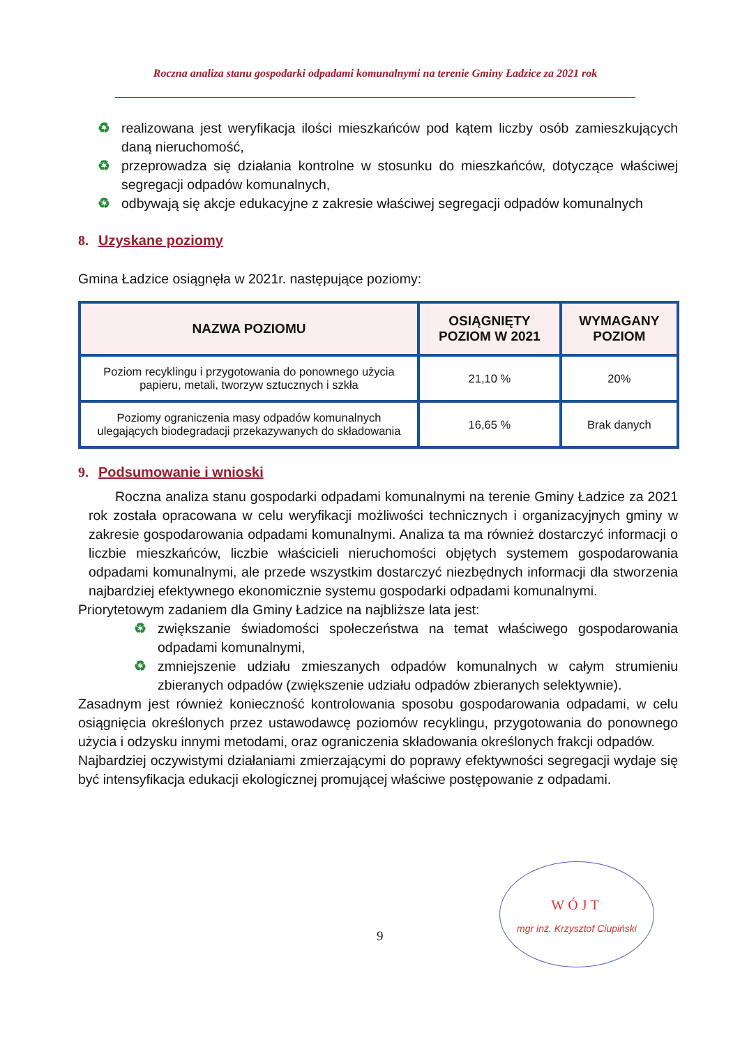Roczna analiza stanu gospodarki odpadami komunalnymi na terenie Gminy Ładzice za 2021 rok
♻ realizowana jest weryfikacja ilości mieszkańców pod kątem liczby osób zamieszkujących daną nieruchomość,
♻ przeprowadza się działania kontrolne w stosunku do mieszkańców, dotyczące właściwej segregacji odpadów komunalnych,
♻ odbywają się akcje edukacyjne z zakresie właściwej segregacji odpadów komunalnych
8. Uzyskane poziomy
Gmina Ładzice osiągnęła w 2021r. następujące poziomy:
| NAZWA POZIOMU | OSIĄGNIĘTY POZIOM W 2021 | WYMAGANY POZIOM |
| --- | --- | --- |
| Poziom recyklingu i przygotowania do ponownego użycia papieru, metali, tworzyw sztucznych i szkła | 21,10 % | 20% |
| Poziomy ograniczenia masy odpadów komunalnych ulegających biodegradacji przekazywanych do składowania | 16,65 % | Brak danych |
9. Podsumowanie i wnioski
Roczna analiza stanu gospodarki odpadami komunalnymi na terenie Gminy Ładzice za 2021 rok została opracowana w celu weryfikacji możliwości technicznych i organizacyjnych gminy w zakresie gospodarowania odpadami komunalnymi. Analiza ta ma również dostarczyć informacji o liczbie mieszkańców, liczbie właścicieli nieruchomości objętych systemem gospodarowania odpadami komunalnymi, ale przede wszystkim dostarczyć niezbędnych informacji dla stworzenia najbardziej efektywnego ekonomicznie systemu gospodarki odpadami komunalnymi.
Priorytetowym zadaniem dla Gminy Ładzice na najbliższe lata jest:
♻ zwiększanie świadomości społeczeństwa na temat właściwego gospodarowania odpadami komunalnymi,
♻ zmniejszenie udziału zmieszanych odpadów komunalnych w całym strumieniu zbieranych odpadów (zwiększenie udziału odpadów zbieranych selektywnie).
Zasadnym jest również konieczność kontrolowania sposobu gospodarowania odpadami, w celu osiągnięcia określonych przez ustawodawcę poziomów recyklingu, przygotowania do ponownego użycia i odzysku innymi metodami, oraz ograniczenia składowania określonych frakcji odpadów.
Najbardziej oczywistymi działaniami zmierzającymi do poprawy efektywności segregacji wydaje się być intensyfikacja edukacji ekologicznej promującej właściwe postępowanie z odpadami.
9
WÓJT
mgr inż. Krzysztof Ciupiński